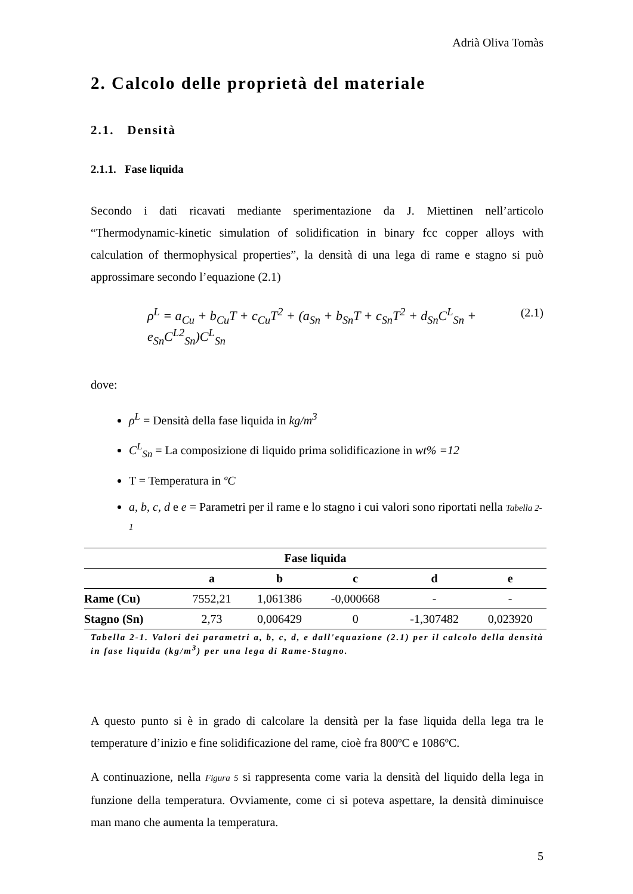Adrià Oliva Tomàs
2. Calcolo delle proprietà del materiale
2.1. Densità
2.1.1. Fase liquida
Secondo i dati ricavati mediante sperimentazione da J. Miettinen nell’articolo “Thermodynamic-kinetic simulation of solidification in binary fcc copper alloys with calculation of thermophysical properties”, la densità di una lega di rame e stagno si può approssimare secondo l’equazione (2.1)
ρ<sup>L</sup> = a<sub>Cu</sub> + b<sub>Cu</sub>T + c<sub>Cu</sub>T<sup>2</sup> + (a<sub>Sn</sub> + b<sub>Sn</sub>T + c<sub>Sn</sub>T<sup>2</sup> + d<sub>Sn</sub>C<sup>L</sup><sub>Sn</sub> + e<sub>Sn</sub>C<sup>L2</sup><sub>Sn</sub>)C<sup>L</sup><sub>Sn</sub> (2.1)
dove:
ρ<sup>L</sup> = Densità della fase liquida in kg/m<sup>3</sup>
C<sup>L</sup><sub>Sn</sub> = La composizione di liquido prima solidificazione in wt% =12
T = Temperatura in ºC
a, b, c, d e e = Parametri per il rame e lo stagno i cui valori sono riportati nella Tabella 2-1
| Fase liquida | | | | | |
| --- | --- | --- | --- | --- | --- |
| | a | b | c | d | e |
| Rame (Cu) | 7552,21 | 1,061386 | -0,000668 | - | - |
| Stagno (Sn) | 2,73 | 0,006429 | 0 | -1,307482 | 0,023920 |
Tabella 2-1. Valori dei parametri a, b, c, d, e dall'equazione (2.1) per il calcolo della densità in fase liquida (kg/m<sup>3</sup>) per una lega di Rame-Stagno.
A questo punto si è in grado di calcolare la densità per la fase liquida della lega tra le temperature d’inizio e fine solidificazione del rame, cioè fra 800ºC e 1086ºC.
A continuazione, nella Figura 5 si rappresenta come varia la densità del liquido della lega in funzione della temperatura. Ovviamente, come ci si poteva aspettare, la densità diminuisce man mano che aumenta la temperatura.
5